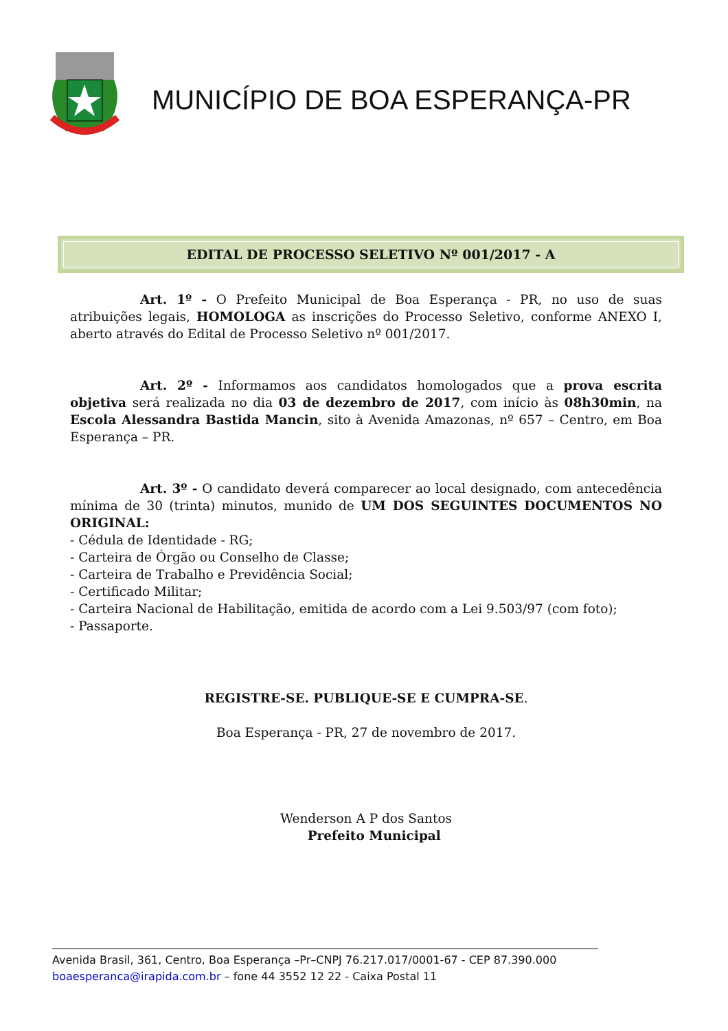MUNICÍPIO DE BOA ESPERANÇA-PR
EDITAL DE PROCESSO SELETIVO Nº 001/2017 - A
Art. 1º - O Prefeito Municipal de Boa Esperança - PR, no uso de suas atribuições legais, HOMOLOGA as inscrições do Processo Seletivo, conforme ANEXO I, aberto através do Edital de Processo Seletivo nº 001/2017.
Art. 2º - Informamos aos candidatos homologados que a prova escrita objetiva será realizada no dia 03 de dezembro de 2017, com início às 08h30min, na Escola Alessandra Bastida Mancin, sito à Avenida Amazonas, nº 657 – Centro, em Boa Esperança – PR.
Art. 3º - O candidato deverá comparecer ao local designado, com antecedência mínima de 30 (trinta) minutos, munido de UM DOS SEGUINTES DOCUMENTOS NO ORIGINAL:
- Cédula de Identidade - RG;
- Carteira de Órgão ou Conselho de Classe;
- Carteira de Trabalho e Previdência Social;
- Certificado Militar;
- Carteira Nacional de Habilitação, emitida de acordo com a Lei 9.503/97 (com foto);
- Passaporte.
REGISTRE-SE. PUBLIQUE-SE E CUMPRA-SE.
Boa Esperança - PR, 27 de novembro de 2017.
Wenderson A P dos Santos
Prefeito Municipal
Avenida Brasil, 361, Centro, Boa Esperança –Pr–CNPJ 76.217.017/0001-67 - CEP 87.390.000
boaesperanca@irapida.com.br – fone 44 3552 12 22 - Caixa Postal 11